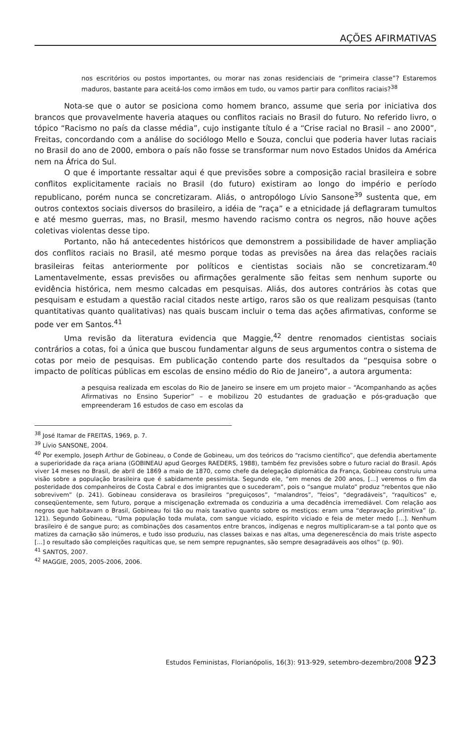AÇÕES AFIRMATIVAS
nos escritórios ou postos importantes, ou morar nas zonas residenciais de “primeira classe”? Estaremos maduros, bastante para aceitá-los como irmãos em tudo, ou vamos partir para conflitos raciais?<sup>38</sup>
Nota-se que o autor se posiciona como homem branco, assume que seria por iniciativa dos brancos que provavelmente haveria ataques ou conflitos raciais no Brasil do futuro. No referido livro, o tópico “Racismo no país da classe média”, cujo instigante título é a “Crise racial no Brasil – ano 2000”, Freitas, concordando com a análise do sociólogo Mello e Souza, conclui que poderia haver lutas raciais no Brasil do ano de 2000, embora o país não fosse se transformar num novo Estados Unidos da América nem na África do Sul.
O que é importante ressaltar aqui é que previsões sobre a composição racial brasileira e sobre conflitos explicitamente raciais no Brasil (do futuro) existiram ao longo do império e período republicano, porém nunca se concretizaram. Aliás, o antropólogo Lívio Sansone<sup>39</sup> sustenta que, em outros contextos sociais diversos do brasileiro, a idéia de “raça” e a etnicidade já deflagraram tumultos e até mesmo guerras, mas, no Brasil, mesmo havendo racismo contra os negros, não houve ações coletivas violentas desse tipo.
Portanto, não há antecedentes históricos que demonstrem a possibilidade de haver ampliação dos conflitos raciais no Brasil, até mesmo porque todas as previsões na área das relações raciais brasileiras feitas anteriormente por políticos e cientistas sociais não se concretizaram.<sup>40</sup> Lamentavelmente, essas previsões ou afirmações geralmente são feitas sem nenhum suporte ou evidência histórica, nem mesmo calcadas em pesquisas. Aliás, dos autores contrários às cotas que pesquisam e estudam a questão racial citados neste artigo, raros são os que realizam pesquisas (tanto quantitativas quanto qualitativas) nas quais buscam incluir o tema das ações afirmativas, conforme se pode ver em Santos.<sup>41</sup>
Uma revisão da literatura evidencia que Maggie,<sup>42</sup> dentre renomados cientistas sociais contrários a cotas, foi a única que buscou fundamentar alguns de seus argumentos contra o sistema de cotas por meio de pesquisas. Em publicação contendo parte dos resultados da “pesquisa sobre o impacto de políticas públicas em escolas de ensino médio do Rio de Janeiro”, a autora argumenta:
a pesquisa realizada em escolas do Rio de Janeiro se insere em um projeto maior – “Acompanhando as ações Afirmativas no Ensino Superior” – e mobilizou 20 estudantes de graduação e pós-graduação que empreenderam 16 estudos de caso em escolas da
<sup>38</sup> José Itamar de FREITAS, 1969, p. 7.
<sup>39</sup> Lívio SANSONE, 2004.
<sup>40</sup> Por exemplo, Joseph Arthur de Gobineau, o Conde de Gobineau, um dos teóricos do “racismo científico”, que defendia abertamente a superioridade da raça ariana (GOBINEAU apud Georges RAEDERS, 1988), também fez previsões sobre o futuro racial do Brasil. Após viver 14 meses no Brasil, de abril de 1869 a maio de 1870, como chefe da delegação diplomática da França, Gobineau construiu uma visão sobre a população brasileira que é sabidamente pessimista. Segundo ele, “em menos de 200 anos, [...] veremos o fim da posteridade dos companheiros de Costa Cabral e dos imigrantes que o sucederam”, pois o “sangue mulato” produz “rebentos que não sobrevivem” (p. 241). Gobineau considerava os brasileiros “preguiçosos”, “malandros”, “feios”, “degradáveis”, “raquíticos” e, conseqüentemente, sem futuro, porque a miscigenação extremada os conduziria a uma decadência irremediável. Com relação aos negros que habitavam o Brasil, Gobineau foi tão ou mais taxativo quanto sobre os mestiços: eram uma “depravação primitiva” (p. 121). Segundo Gobineau, “Uma população toda mulata, com sangue viciado, espírito viciado e feia de meter medo [...]. Nenhum brasileiro é de sangue puro; as combinações dos casamentos entre brancos, indígenas e negros multiplicaram-se a tal ponto que os matizes da carnação são inúmeros, e tudo isso produziu, nas classes baixas e nas altas, uma degenerescência do mais triste aspecto [...] o resultado são compleições raquíticas que, se nem sempre repugnantes, são sempre desagradáveis aos olhos” (p. 90).
<sup>41</sup> SANTOS, 2007.
<sup>42</sup> MAGGIE, 2005, 2005-2006, 2006.
Estudos Feministas, Florianópolis, 16(3): 913-929, setembro-dezembro/2008 923